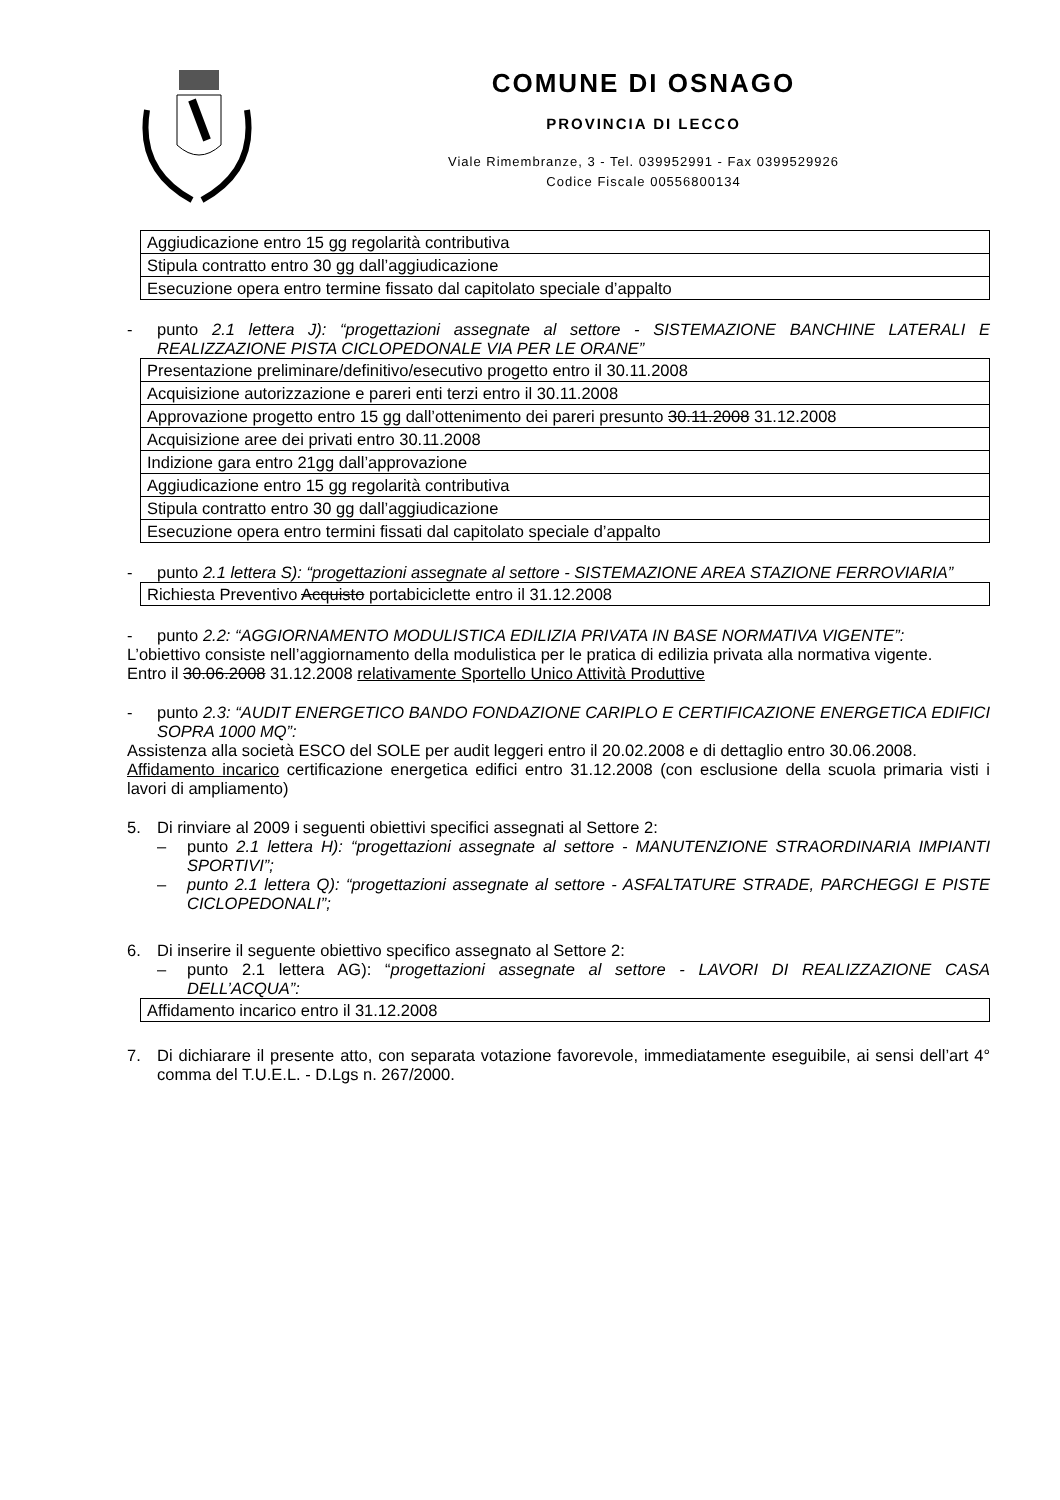COMUNE DI OSNAGO
PROVINCIA DI LECCO
Viale Rimembranze, 3 - Tel. 039952991 - Fax 0399529926
Codice Fiscale 00556800134
| Aggiudicazione entro 15 gg regolarità contributiva |
| Stipula contratto entro 30 gg dall’aggiudicazione |
| Esecuzione opera entro termine fissato dal capitolato speciale d’appalto |
- punto 2.1 lettera J): “progettazioni assegnate al settore - SISTEMAZIONE BANCHINE LATERALI E REALIZZAZIONE PISTA CICLOPEDONALE VIA PER LE ORANE”
| Presentazione preliminare/definitivo/esecutivo progetto entro il 30.11.2008 |
| Acquisizione autorizzazione e pareri enti terzi entro il 30.11.2008 |
| Approvazione progetto entro 15 gg dall’ottenimento dei pareri presunto 30.11.2008 31.12.2008 |
| Acquisizione aree dei privati entro 30.11.2008 |
| Indizione gara entro 21gg dall’approvazione |
| Aggiudicazione entro 15 gg regolarità contributiva |
| Stipula contratto entro 30 gg dall’aggiudicazione |
| Esecuzione opera entro termini fissati dal capitolato speciale d’appalto |
- punto 2.1 lettera S): “progettazioni assegnate al settore - SISTEMAZIONE AREA STAZIONE FERROVIARIA”
| Richiesta Preventivo Acquisto portabiciclette entro il 31.12.2008 |
- punto 2.2: “AGGIORNAMENTO MODULISTICA EDILIZIA PRIVATA IN BASE NORMATIVA VIGENTE”:
L’obiettivo consiste nell’aggiornamento della modulistica per le pratica di edilizia privata alla normativa vigente.
Entro il 30.06.2008 31.12.2008 relativamente Sportello Unico Attività Produttive
- punto 2.3: “AUDIT ENERGETICO BANDO FONDAZIONE CARIPLO E CERTIFICAZIONE ENERGETICA EDIFICI SOPRA 1000 MQ”:
Assistenza alla società ESCO del SOLE per audit leggeri entro il 20.02.2008 e di dettaglio entro 30.06.2008.
Affidamento incarico certificazione energetica edifici entro 31.12.2008 (con esclusione della scuola primaria visti i lavori di ampliamento)
5. Di rinviare al 2009 i seguenti obiettivi specifici assegnati al Settore 2:
– punto 2.1 lettera H): “progettazioni assegnate al settore - MANUTENZIONE STRAORDINARIA IMPIANTI SPORTIVI”;
– punto 2.1 lettera Q): “progettazioni assegnate al settore - ASFALTATURE STRADE, PARCHEGGI E PISTE CICLOPEDONALI”;
6. Di inserire il seguente obiettivo specifico assegnato al Settore 2:
– punto 2.1 lettera AG): “progettazioni assegnate al settore - LAVORI DI REALIZZAZIONE CASA DELL’ACQUA”:
| Affidamento incarico entro il 31.12.2008 |
7. Di dichiarare il presente atto, con separata votazione favorevole, immediatamente eseguibile, ai sensi dell’art 4° comma del T.U.E.L. - D.Lgs n. 267/2000.